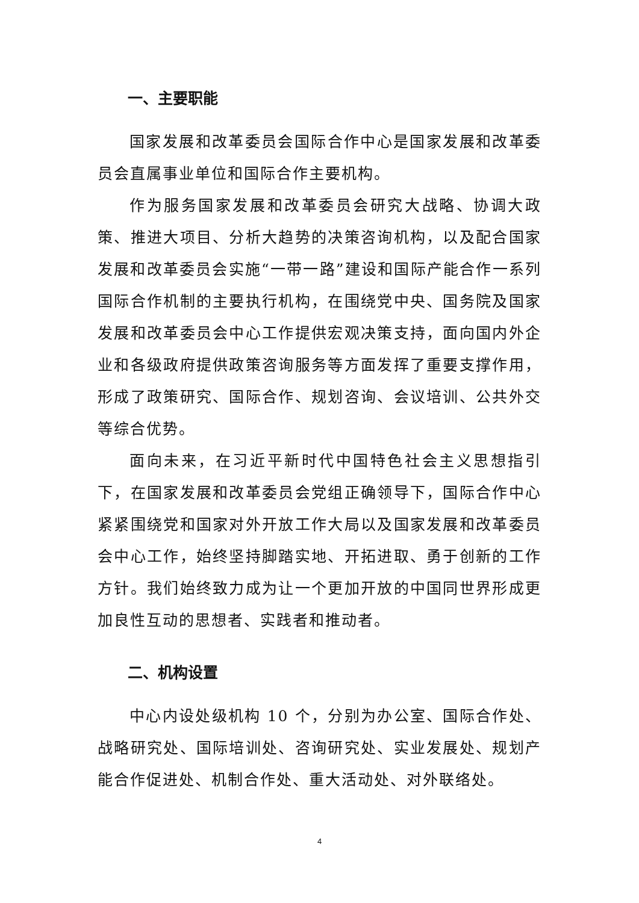一、主要职能
国家发展和改革委员会国际合作中心是国家发展和改革委员会直属事业单位和国际合作主要机构。
作为服务国家发展和改革委员会研究大战略、协调大政策、推进大项目、分析大趋势的决策咨询机构，以及配合国家发展和改革委员会实施“一带一路”建设和国际产能合作一系列国际合作机制的主要执行机构，在围绕党中央、国务院及国家发展和改革委员会中心工作提供宏观决策支持，面向国内外企业和各级政府提供政策咨询服务等方面发挥了重要支撑作用，形成了政策研究、国际合作、规划咨询、会议培训、公共外交等综合优势。
面向未来，在习近平新时代中国特色社会主义思想指引下，在国家发展和改革委员会党组正确领导下，国际合作中心紧紧围绕党和国家对外开放工作大局以及国家发展和改革委员会中心工作，始终坚持脚踏实地、开拓进取、勇于创新的工作方针。我们始终致力成为让一个更加开放的中国同世界形成更加良性互动的思想者、实践者和推动者。
二、机构设置
中心内设处级机构 10 个，分别为办公室、国际合作处、战略研究处、国际培训处、咨询研究处、实业发展处、规划产能合作促进处、机制合作处、重大活动处、对外联络处。
4